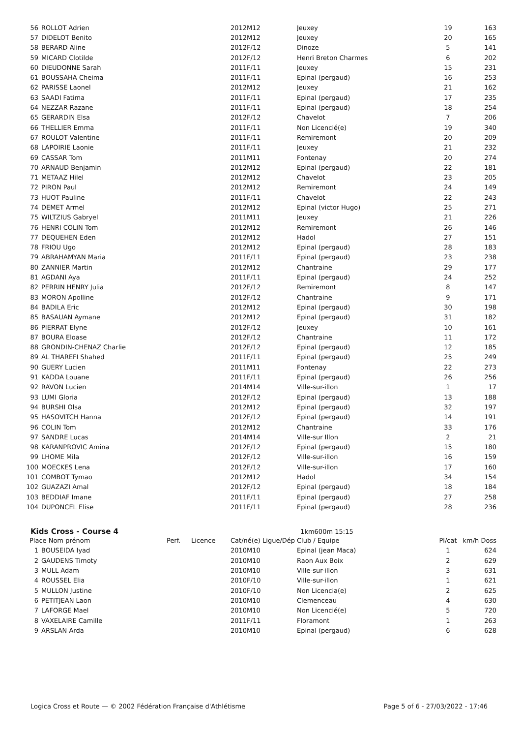| 56 | ROLLOT Adrien | 2012M12 | Jeuxey | 19 | 163 |
| 57 | DIDELOT Benito | 2012M12 | Jeuxey | 20 | 165 |
| 58 | BERARD Aline | 2012F/12 | Dinoze | 5 | 141 |
| 59 | MICARD Clotilde | 2012F/12 | Henri Breton Charmes | 6 | 202 |
| 60 | DIEUDONNE Sarah | 2011F/11 | Jeuxey | 15 | 231 |
| 61 | BOUSSAHA Cheima | 2011F/11 | Epinal (pergaud) | 16 | 253 |
| 62 | PARISSE Laonel | 2012M12 | Jeuxey | 21 | 162 |
| 63 | SAADI Fatima | 2011F/11 | Epinal (pergaud) | 17 | 235 |
| 64 | NEZZAR Razane | 2011F/11 | Epinal (pergaud) | 18 | 254 |
| 65 | GERARDIN Elsa | 2012F/12 | Chavelot | 7 | 206 |
| 66 | THELLIER Emma | 2011F/11 | Non Licencié(e) | 19 | 340 |
| 67 | ROULOT Valentine | 2011F/11 | Remiremont | 20 | 209 |
| 68 | LAPOIRIE Laonie | 2011F/11 | Jeuxey | 21 | 232 |
| 69 | CASSAR Tom | 2011M11 | Fontenay | 20 | 274 |
| 70 | ARNAUD Benjamin | 2012M12 | Epinal (pergaud) | 22 | 181 |
| 71 | METAAZ Hilel | 2012M12 | Chavelot | 23 | 205 |
| 72 | PIRON Paul | 2012M12 | Remiremont | 24 | 149 |
| 73 | HUOT Pauline | 2011F/11 | Chavelot | 22 | 243 |
| 74 | DEMET Armel | 2012M12 | Epinal (victor Hugo) | 25 | 271 |
| 75 | WILTZIUS Gabryel | 2011M11 | Jeuxey | 21 | 226 |
| 76 | HENRI COLIN Tom | 2012M12 | Remiremont | 26 | 146 |
| 77 | DEQUEHEN Eden | 2012M12 | Hadol | 27 | 151 |
| 78 | FRIOU Ugo | 2012M12 | Epinal (pergaud) | 28 | 183 |
| 79 | ABRAHAMYAN Maria | 2011F/11 | Epinal (pergaud) | 23 | 238 |
| 80 | ZANNIER Martin | 2012M12 | Chantraine | 29 | 177 |
| 81 | AGDANI Aya | 2011F/11 | Epinal (pergaud) | 24 | 252 |
| 82 | PERRIN HENRY Julia | 2012F/12 | Remiremont | 8 | 147 |
| 83 | MORON Apolline | 2012F/12 | Chantraine | 9 | 171 |
| 84 | BADILA Eric | 2012M12 | Epinal (pergaud) | 30 | 198 |
| 85 | BASAUAN Aymane | 2012M12 | Epinal (pergaud) | 31 | 182 |
| 86 | PIERRAT Elyne | 2012F/12 | Jeuxey | 10 | 161 |
| 87 | BOURA Eloase | 2012F/12 | Chantraine | 11 | 172 |
| 88 | GRONDIN-CHENAZ Charlie | 2012F/12 | Epinal (pergaud) | 12 | 185 |
| 89 | AL THAREFI Shahed | 2011F/11 | Epinal (pergaud) | 25 | 249 |
| 90 | GUERY Lucien | 2011M11 | Fontenay | 22 | 273 |
| 91 | KADDA Louane | 2011F/11 | Epinal (pergaud) | 26 | 256 |
| 92 | RAVON Lucien | 2014M14 | Ville-sur-illon | 1 | 17 |
| 93 | LUMI Gloria | 2012F/12 | Epinal (pergaud) | 13 | 188 |
| 94 | BURSHI Olsa | 2012M12 | Epinal (pergaud) | 32 | 197 |
| 95 | HASOVITCH Hanna | 2012F/12 | Epinal (pergaud) | 14 | 191 |
| 96 | COLIN Tom | 2012M12 | Chantraine | 33 | 176 |
| 97 | SANDRE Lucas | 2014M14 | Ville-sur Illon | 2 | 21 |
| 98 | KARANPROVIC Amina | 2012F/12 | Epinal (pergaud) | 15 | 180 |
| 99 | LHOME Mila | 2012F/12 | Ville-sur-illon | 16 | 159 |
| 100 | MOECKES Lena | 2012F/12 | Ville-sur-illon | 17 | 160 |
| 101 | COMBOT Tymao | 2012M12 | Hadol | 34 | 154 |
| 102 | GUAZAZI Amal | 2012F/12 | Epinal (pergaud) | 18 | 184 |
| 103 | BEDDIAF Imane | 2011F/11 | Epinal (pergaud) | 27 | 258 |
| 104 | DUPONCEL Elise | 2011F/11 | Epinal (pergaud) | 28 | 236 |
Kids Cross - Course 4
1km600m 15:15
| Place Nom prénom | | Perf. | Licence | Cat/né(e) Ligue/Dép | Club / Equipe | Pl/cat | km/h Doss |
| --- | --- | --- | --- | --- | --- | --- | --- |
| 1 | BOUSEIDA Iyad | | | 2010M10 | Epinal (jean Maca) | 1 | 624 |
| 2 | GAUDENS Timoty | | | 2010M10 | Raon Aux Boix | 2 | 629 |
| 3 | MULL Adam | | | 2010M10 | Ville-sur-illon | 3 | 631 |
| 4 | ROUSSEL Elia | | | 2010F/10 | Ville-sur-illon | 1 | 621 |
| 5 | MULLON Justine | | | 2010F/10 | Non Licencia(e) | 2 | 625 |
| 6 | PETITJEAN Laon | | | 2010M10 | Clemenceau | 4 | 630 |
| 7 | LAFORGE Mael | | | 2010M10 | Non Licencié(e) | 5 | 720 |
| 8 | VAXELAIRE Camille | | | 2011F/11 | Floramont | 1 | 263 |
| 9 | ARSLAN Arda | | | 2010M10 | Epinal (pergaud) | 6 | 628 |
Page 5 of 6 - 27/03/2022 - 17:46 Logica Cross et Route — © 2002 Fédération Française d'Athlétisme